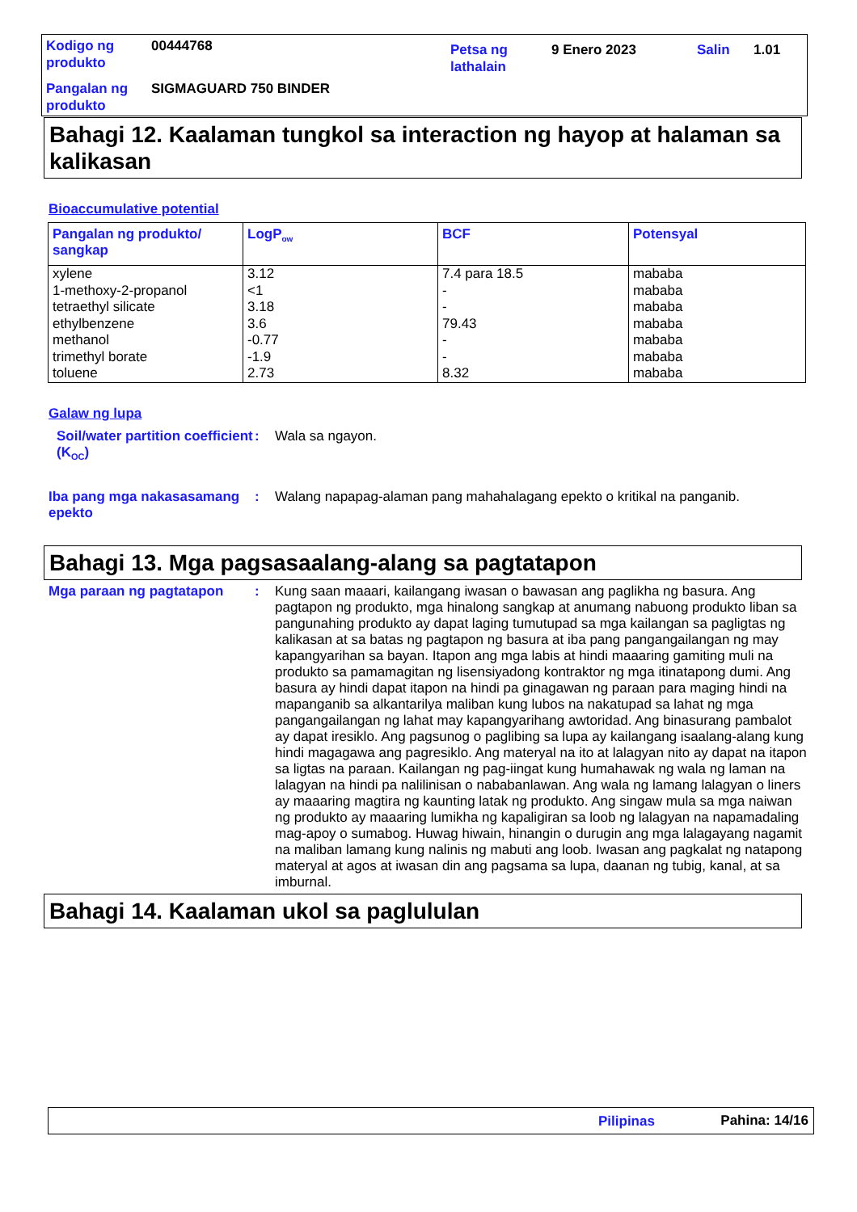| Kodigo ng produkto | 00444768 | Petsa ng lathalain | 9 Enero 2023 | Salin | 1.01 |
| Pangalan ng produkto | SIGMAGUARD 750 BINDER | | | | |
Bahagi 12. Kaalaman tungkol sa interaction ng hayop at halaman sa kalikasan
Bioaccumulative potential
| Pangalan ng produkto/ sangkap | LogP<sub>ow</sub> | BCF | Potensyal |
| --- | --- | --- | --- |
| xylene 1-methoxy-2-propanol tetraethyl silicate ethylbenzene methanol trimethyl borate toluene | 3.12 <1 3.18 3.6 -0.77 -1.9 2.73 | 7.4 para 18.5 - - 79.43 - - 8.32 | mababa mababa mababa mababa mababa mababa mababa |
Galaw ng lupa
Soil/water partition coefficient (K<sub>OC</sub>)
: Wala sa ngayon.
Iba pang mga nakasasamang epekto
: Walang napapag-alaman pang mahahalagang epekto o kritikal na panganib.
Bahagi 13. Mga pagsasaalang-alang sa pagtatapon
Mga paraan ng pagtatapon : Kung saan maaari, kailangang iwasan o bawasan ang paglikha ng basura. Ang pagtapon ng produkto, mga hinalong sangkap at anumang nabuong produkto liban sa pangunahing produkto ay dapat laging tumutupad sa mga kailangan sa pagligtas ng kalikasan at sa batas ng pagtapon ng basura at iba pang pangangailangan ng may kapangyarihan sa bayan. Itapon ang mga labis at hindi maaaring gamiting muli na produkto sa pamamagitan ng lisensiyadong kontraktor ng mga itinatapong dumi. Ang basura ay hindi dapat itapon na hindi pa ginagawan ng paraan para maging hindi na mapanganib sa alkantarilya maliban kung lubos na nakatupad sa lahat ng mga pangangailangan ng lahat may kapangyarihang awtoridad. Ang binasurang pambalot ay dapat iresiklo. Ang pagsunog o paglibing sa lupa ay kailangang isaalang-alang kung hindi magagawa ang pagresiklo. Ang materyal na ito at lalagyan nito ay dapat na itapon sa ligtas na paraan. Kailangan ng pag-iingat kung humahawak ng wala ng laman na lalagyan na hindi pa nalilinisan o nababanlawan. Ang wala ng lamang lalagyan o liners ay maaaring magtira ng kaunting latak ng produkto. Ang singaw mula sa mga naiwan ng produkto ay maaaring lumikha ng kapaligiran sa loob ng lalagyan na napamadaling mag-apoy o sumabog. Huwag hiwain, hinangin o durugin ang mga lalagayang nagamit na maliban lamang kung nalinis ng mabuti ang loob. Iwasan ang pagkalat ng natapong materyal at agos at iwasan din ang pagsama sa lupa, daanan ng tubig, kanal, at sa imburnal.
Bahagi 14. Kaalaman ukol sa paglululan
Pilipinas Pahina: 14/16